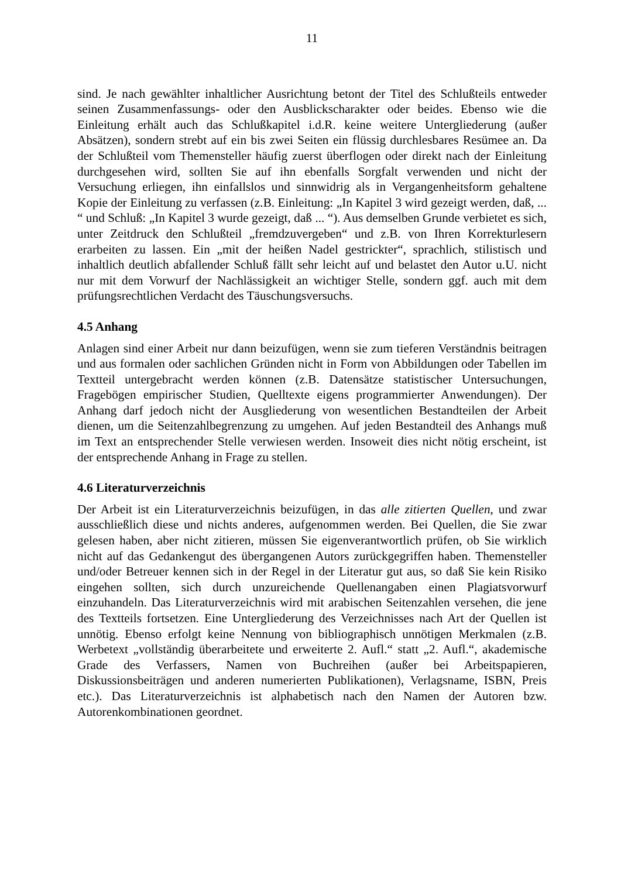11
sind. Je nach gewählter inhaltlicher Ausrichtung betont der Titel des Schlußteils entweder seinen Zusammenfassungs- oder den Ausblickscharakter oder beides. Ebenso wie die Einleitung erhält auch das Schlußkapitel i.d.R. keine weitere Untergliederung (außer Absätzen), sondern strebt auf ein bis zwei Seiten ein flüssig durchlesbares Resümee an. Da der Schlußteil vom Themensteller häufig zuerst überflogen oder direkt nach der Einleitung durchgesehen wird, sollten Sie auf ihn ebenfalls Sorgfalt verwenden und nicht der Versuchung erliegen, ihn einfallslos und sinnwidrig als in Vergangenheitsform gehaltene Kopie der Einleitung zu verfassen (z.B. Einleitung: „In Kapitel 3 wird gezeigt werden, daß, ... “ und Schluß: „In Kapitel 3 wurde gezeigt, daß ... “). Aus demselben Grunde verbietet es sich, unter Zeitdruck den Schlußteil „fremdzuvergeben“ und z.B. von Ihren Korrekturlesern erarbeiten zu lassen. Ein „mit der heißen Nadel gestrickter“, sprachlich, stilistisch und inhaltlich deutlich abfallender Schluß fällt sehr leicht auf und belastet den Autor u.U. nicht nur mit dem Vorwurf der Nachlässigkeit an wichtiger Stelle, sondern ggf. auch mit dem prüfungsrechtlichen Verdacht des Täuschungsversuchs.
4.5 Anhang
Anlagen sind einer Arbeit nur dann beizufügen, wenn sie zum tieferen Verständnis beitragen und aus formalen oder sachlichen Gründen nicht in Form von Abbildungen oder Tabellen im Textteil untergebracht werden können (z.B. Datensätze statistischer Untersuchungen, Fragebögen empirischer Studien, Quelltexte eigens programmierter Anwendungen). Der Anhang darf jedoch nicht der Ausgliederung von wesentlichen Bestandteilen der Arbeit dienen, um die Seitenzahlbegrenzung zu umgehen. Auf jeden Bestandteil des Anhangs muß im Text an entsprechender Stelle verwiesen werden. Insoweit dies nicht nötig erscheint, ist der entsprechende Anhang in Frage zu stellen.
4.6 Literaturverzeichnis
Der Arbeit ist ein Literaturverzeichnis beizufügen, in das alle zitierten Quellen, und zwar ausschließlich diese und nichts anderes, aufgenommen werden. Bei Quellen, die Sie zwar gelesen haben, aber nicht zitieren, müssen Sie eigenverantwortlich prüfen, ob Sie wirklich nicht auf das Gedankengut des übergangenen Autors zurückgegriffen haben. Themensteller und/oder Betreuer kennen sich in der Regel in der Literatur gut aus, so daß Sie kein Risiko eingehen sollten, sich durch unzureichende Quellenangaben einen Plagiatsvorwurf einzuhandeln. Das Literaturverzeichnis wird mit arabischen Seitenzahlen versehen, die jene des Textteils fortsetzen. Eine Untergliederung des Verzeichnisses nach Art der Quellen ist unnötig. Ebenso erfolgt keine Nennung von bibliographisch unnötigen Merkmalen (z.B. Werbetext „vollständig überarbeitete und erweiterte 2. Aufl.“ statt „2. Aufl.“, akademische Grade des Verfassers, Namen von Buchreihen (außer bei Arbeitspapieren, Diskussionsbeiträgen und anderen numerierten Publikationen), Verlagsname, ISBN, Preis etc.). Das Literaturverzeichnis ist alphabetisch nach den Namen der Autoren bzw. Autorenkombinationen geordnet.